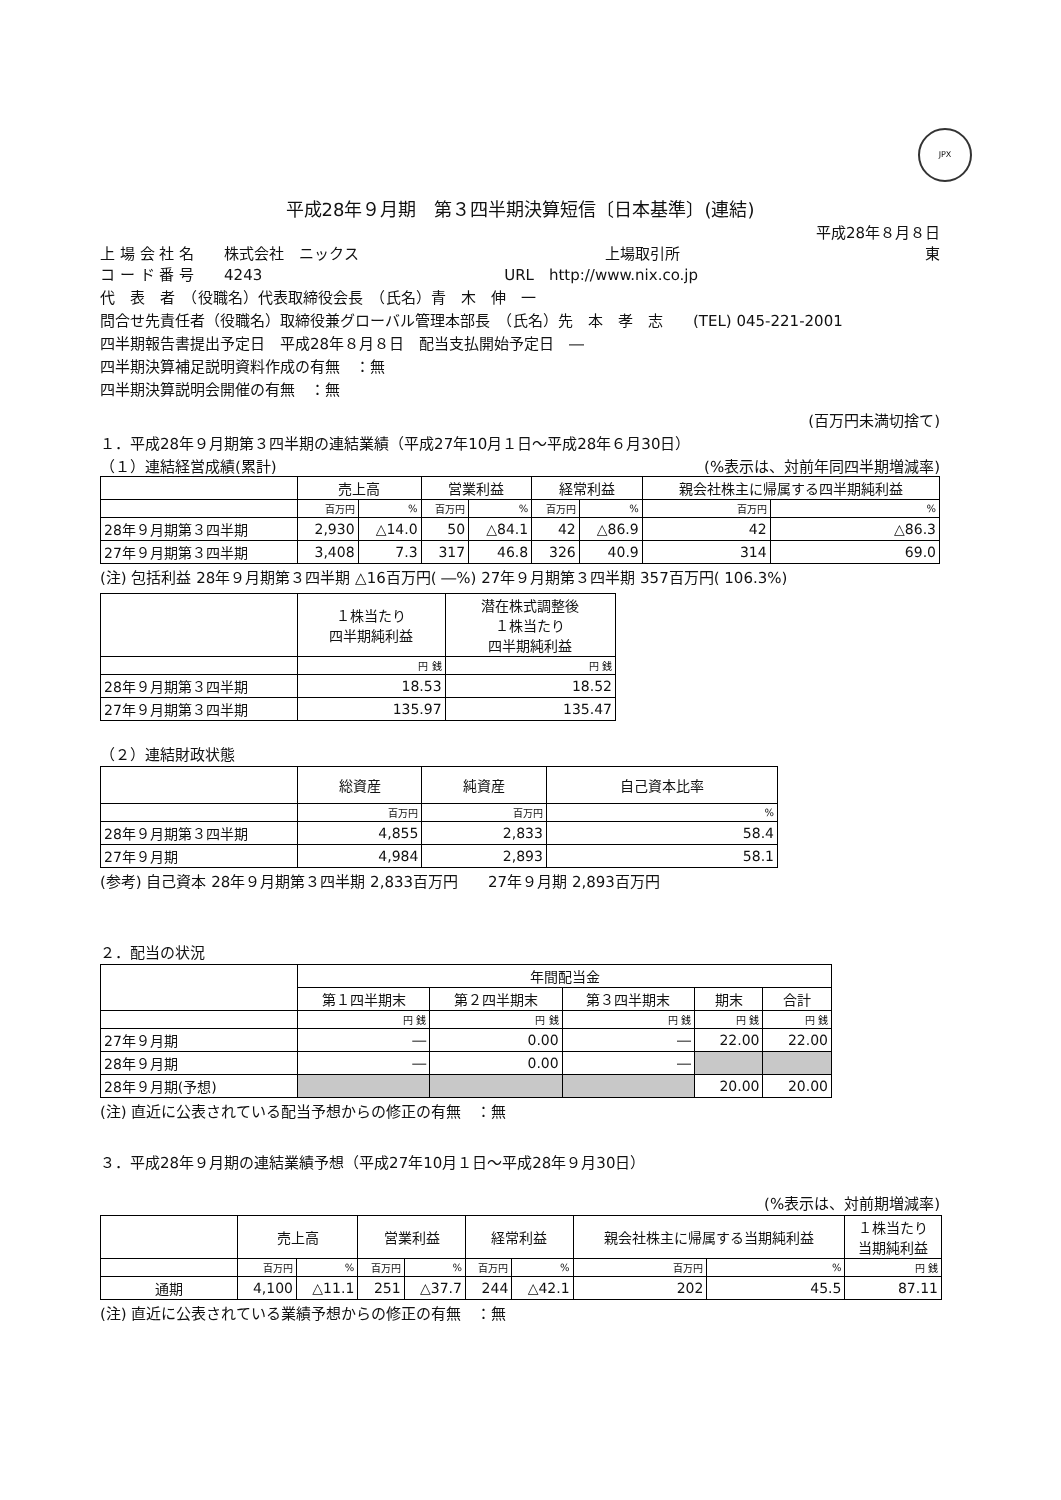JPX
平成28年９月期　第３四半期決算短信〔日本基準〕(連結)
平成28年８月８日
上 場 会 社 名　　株式会社　ニックス 上場取引所 東
コ ー ド 番 号　　4243 URL　http://www.nix.co.jp
代　表　者　（役職名）代表取締役会長　（氏名）青　木　伸　一
問合せ先責任者（役職名）取締役兼グローバル管理本部長　（氏名）先　本　孝　志　　(TEL) 045-221-2001
四半期報告書提出予定日　平成28年８月８日　配当支払開始予定日　―
四半期決算補足説明資料作成の有無　：無
四半期決算説明会開催の有無　：無
(百万円未満切捨て)
１．平成28年９月期第３四半期の連結業績（平成27年10月１日～平成28年６月30日）
（１）連結経営成績(累計) (%表示は、対前年同四半期増減率)
| | 売上高 | | 営業利益 | | 経常利益 | | 親会社株主に帰属する四半期純利益 | |
| --- | --- | --- | --- | --- | --- | --- | --- | --- |
| | 百万円 | % | 百万円 | % | 百万円 | % | 百万円 | % |
| 28年９月期第３四半期 | 2,930 | △14.0 | 50 | △84.1 | 42 | △86.9 | 42 | △86.3 |
| 27年９月期第３四半期 | 3,408 | 7.3 | 317 | 46.8 | 326 | 40.9 | 314 | 69.0 |
(注) 包括利益 28年９月期第３四半期 △16百万円( ―%) 27年９月期第３四半期 357百万円( 106.3%)
| | １株当たり 四半期純利益 | 潜在株式調整後 １株当たり 四半期純利益 |
| --- | --- | --- |
| | 円 銭 | 円 銭 |
| 28年９月期第３四半期 | 18.53 | 18.52 |
| 27年９月期第３四半期 | 135.97 | 135.47 |
（２）連結財政状態
| | 総資産 | 純資産 | 自己資本比率 |
| --- | --- | --- | --- |
| | 百万円 | 百万円 | % |
| 28年９月期第３四半期 | 4,855 | 2,833 | 58.4 |
| 27年９月期 | 4,984 | 2,893 | 58.1 |
(参考) 自己資本 28年９月期第３四半期 2,833百万円　　27年９月期 2,893百万円
２．配当の状況
| | 年間配当金 | | | | |
| --- | --- | --- | --- | --- | --- |
| | 第１四半期末 | 第２四半期末 | 第３四半期末 | 期末 | 合計 |
| | 円 銭 | 円 銭 | 円 銭 | 円 銭 | 円 銭 |
| 27年９月期 | ― | 0.00 | ― | 22.00 | 22.00 |
| 28年９月期 | ― | 0.00 | ― | | |
| 28年９月期(予想) | | | | 20.00 | 20.00 |
(注) 直近に公表されている配当予想からの修正の有無　：無
３．平成28年９月期の連結業績予想（平成27年10月１日～平成28年９月30日）
(%表示は、対前期増減率)
| | 売上高 | | 営業利益 | | 経常利益 | | 親会社株主に帰属する当期純利益 | | １株当たり 当期純利益 |
| --- | --- | --- | --- | --- | --- | --- | --- | --- | --- |
| | 百万円 | % | 百万円 | % | 百万円 | % | 百万円 | % | 円 銭 |
| 通期 | 4,100 | △11.1 | 251 | △37.7 | 244 | △42.1 | 202 | 45.5 | 87.11 |
(注) 直近に公表されている業績予想からの修正の有無　：無